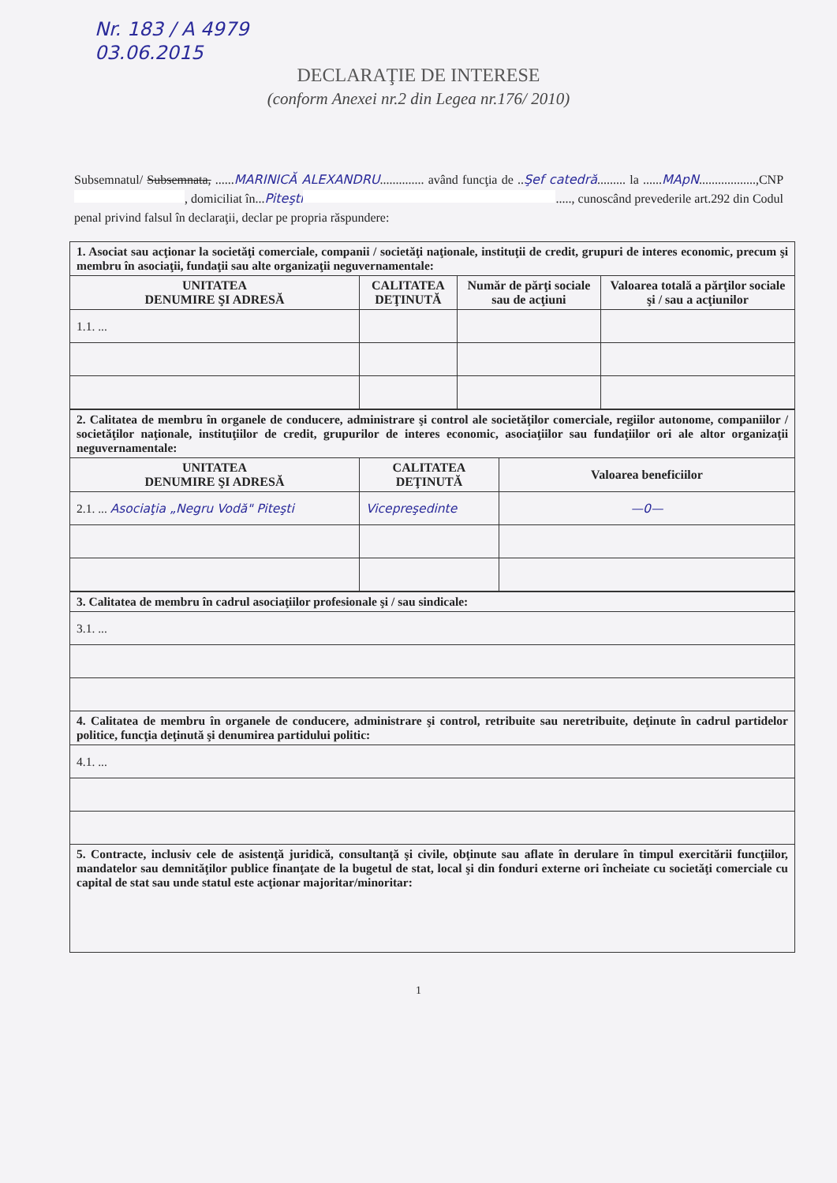Nr. 183 / A 4979
03.06.2015
DECLARAŢIE DE INTERESE
(conform Anexei nr.2 din Legea nr.176/ 2010)
Subsemnatul/ Subsemnata, ......MARINICĂ ALEXANDRU.............. având funcţia de ..Şef catedră......... la ......MApN..................,CNP , domiciliat în...Piteşti ....., cunoscând prevederile art.292 din Codul penal privind falsul în declaraţii, declar pe propria răspundere:
| 1. Asociat sau acţionar la societăţi comerciale, companii / societăţi naţionale, instituţii de credit, grupuri de interes economic, precum şi membru în asociaţii, fundaţii sau alte organizaţii neguvernamentale: | | | |
| UNITATEA DENUMIRE ŞI ADRESĂ | CALITATEA DEŢINUTĂ | Număr de părţi sociale sau de acţiuni | Valoarea totală a părţilor sociale şi / sau a acţiunilor |
| 1.1. ... | | | |
| 2. Calitatea de membru în organele de conducere, administrare şi control ale societăţilor comerciale, regiilor autonome, companiilor / societăţilor naţionale, instituţiilor de credit, grupurilor de interes economic, asociaţiilor sau fundaţiilor ori ale altor organizaţii neguvernamentale: | | |
| UNITATEA DENUMIRE ŞI ADRESĂ | CALITATEA DEŢINUTĂ | Valoarea beneficiilor |
| 2.1. ... Asociaţia „Negru Vodă" Piteşti | Vicepreşedinte | —0— |
| 3. Calitatea de membru în cadrul asociaţiilor profesionale şi / sau sindicale: |
| 3.1. ... |
| 4. Calitatea de membru în organele de conducere, administrare şi control, retribuite sau neretribuite, deţinute în cadrul partidelor politice, funcţia deţinută şi denumirea partidului politic: |
| 4.1. ... |
| 5. Contracte, inclusiv cele de asistenţă juridică, consultanţă şi civile, obţinute sau aflate în derulare în timpul exercitării funcţiilor, mandatelor sau demnităţilor publice finanţate de la bugetul de stat, local şi din fonduri externe ori încheiate cu societăţi comerciale cu capital de stat sau unde statul este acţionar majoritar/minoritar: |
1